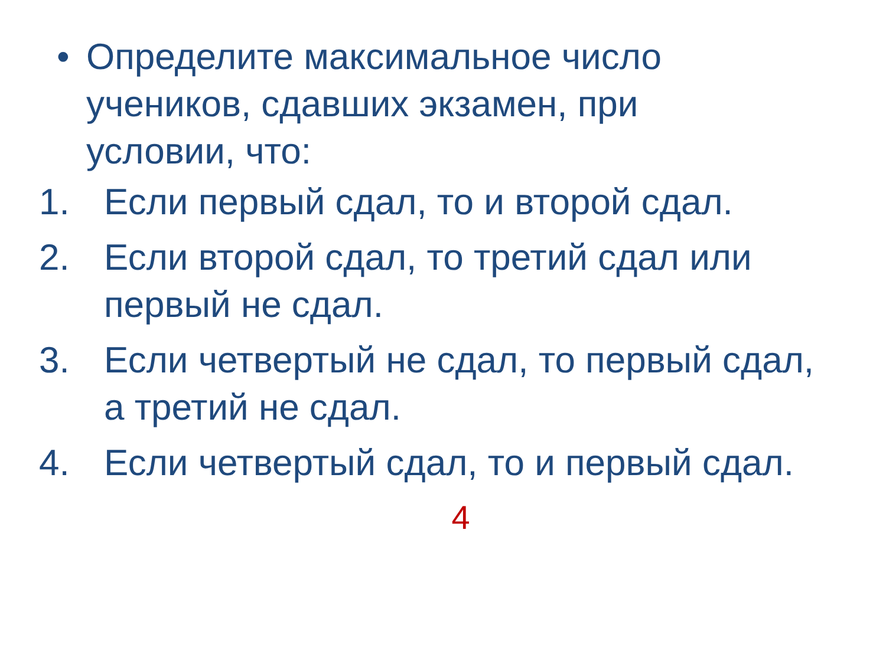• Определите максимальное число учеников, сдавших экзамен, при условии, что:
1. Если первый сдал, то и второй сдал.
2. Если второй сдал, то третий сдал или первый не сдал.
3. Если четвертый не сдал, то первый сдал, а третий не сдал.
4. Если четвертый сдал, то и первый сдал.
4